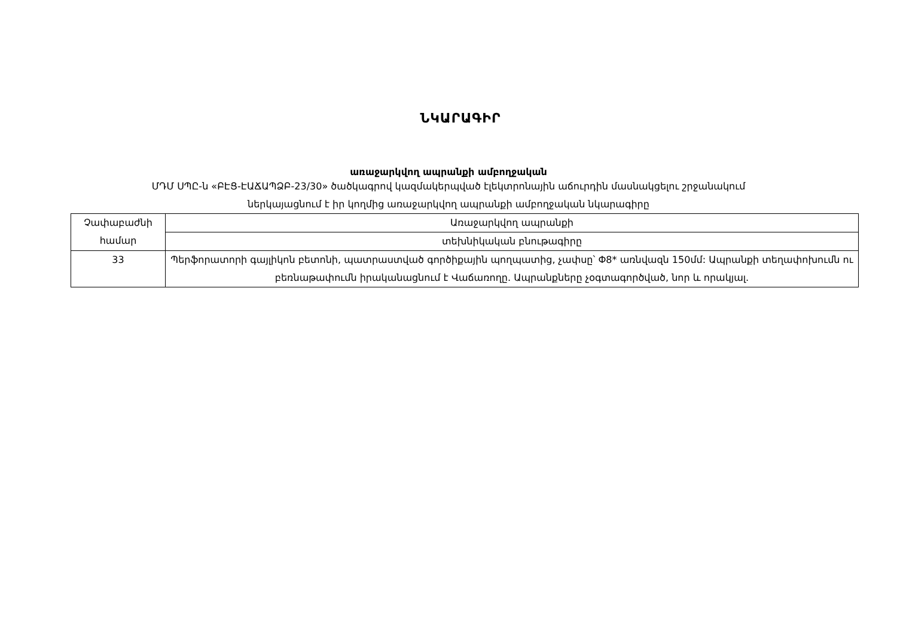ՆԿԱՐԱԳԻՐ
առաջարկվող ապրանքի ամբողջական
ՄԴՄ ՍՊԸ-ն «ԲԷՑ-ԷԱՃԱՊՁԲ-23/30» ծածկագրով կազմակերպված էլեկտրոնային աճուրդին մասնակցելու շրջանակում
ներկայացնում է իր կողմից առաջարկվող ապրանքի ամբողջական նկարագիրը
| Չափաբաժնի համար | Առաջարկվող ապրանքի |
| | տեխնիկական բնութագիրը |
| 33 | Պերֆորատորի գայլիկոն բետոնի, պատրաստված գործիքային պողպատից, չափսը՝ Փ8* առնվազն 150մմ: Ապրանքի տեղափոխումն ու բեռնաթափումն իրականացնում է Վաճառողը. Ապրանքները չօգտագործված, նոր և որակյալ. |